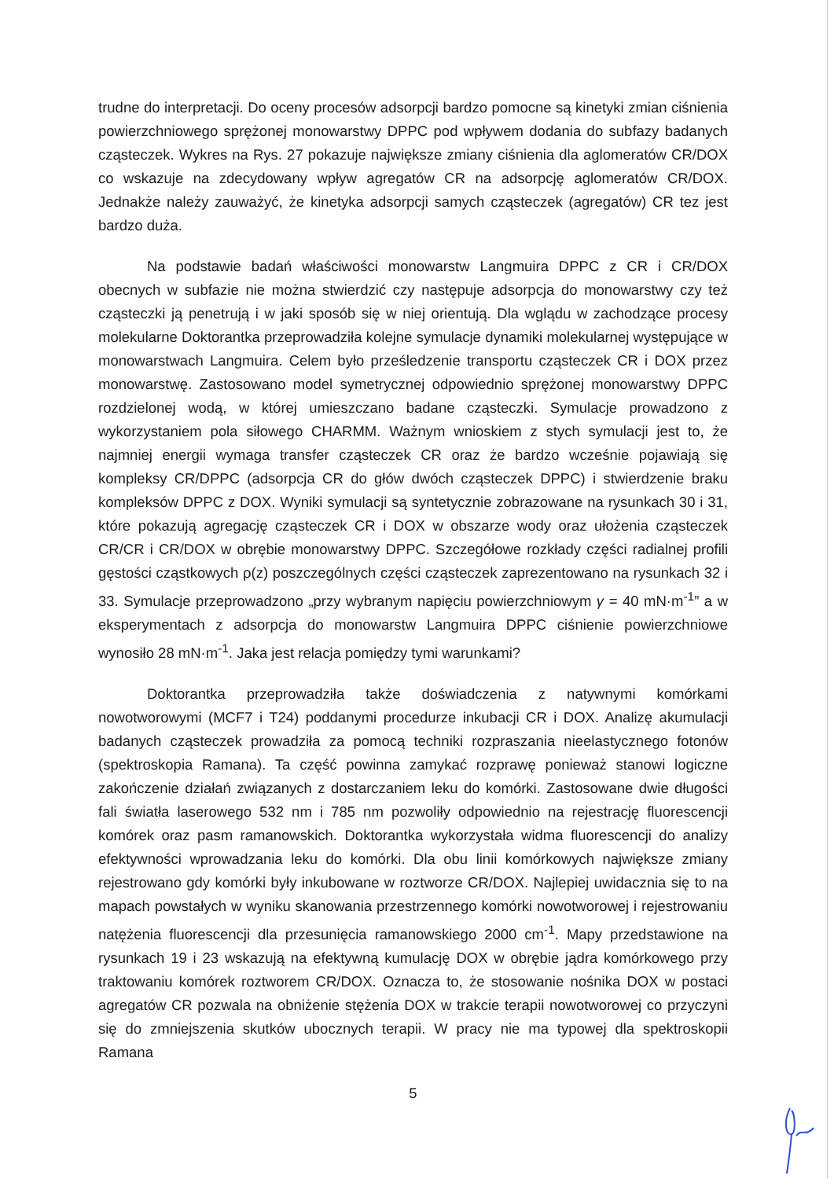trudne do interpretacji. Do oceny procesów adsorpcji bardzo pomocne są kinetyki zmian ciśnienia powierzchniowego sprężonej monowarstwy DPPC pod wpływem dodania do subfazy badanych cząsteczek. Wykres na Rys. 27 pokazuje największe zmiany ciśnienia dla aglomeratów CR/DOX co wskazuje na zdecydowany wpływ agregatów CR na adsorpcję aglomeratów CR/DOX. Jednakże należy zauważyć, że kinetyka adsorpcji samych cząsteczek (agregatów) CR tez jest bardzo duża.
Na podstawie badań właściwości monowarstw Langmuira DPPC z CR i CR/DOX obecnych w subfazie nie można stwierdzić czy następuje adsorpcja do monowarstwy czy też cząsteczki ją penetrują i w jaki sposób się w niej orientują. Dla wglądu w zachodzące procesy molekularne Doktorantka przeprowadziła kolejne symulacje dynamiki molekularnej występujące w monowarstwach Langmuira. Celem było prześledzenie transportu cząsteczek CR i DOX przez monowarstwę. Zastosowano model symetrycznej odpowiednio sprężonej monowarstwy DPPC rozdzielonej wodą, w której umieszczano badane cząsteczki. Symulacje prowadzono z wykorzystaniem pola siłowego CHARMM. Ważnym wnioskiem z stych symulacji jest to, że najmniej energii wymaga transfer cząsteczek CR oraz że bardzo wcześnie pojawiają się kompleksy CR/DPPC (adsorpcja CR do głów dwóch cząsteczek DPPC) i stwierdzenie braku kompleksów DPPC z DOX. Wyniki symulacji są syntetycznie zobrazowane na rysunkach 30 i 31, które pokazują agregację cząsteczek CR i DOX w obszarze wody oraz ułożenia cząsteczek CR/CR i CR/DOX w obrębie monowarstwy DPPC. Szczegółowe rozkłady części radialnej profili gęstości cząstkowych ρ(z) poszczególnych części cząsteczek zaprezentowano na rysunkach 32 i 33. Symulacje przeprowadzono „przy wybranym napięciu powierzchniowym γ = 40 mN·m<sup>-1</sup>” a w eksperymentach z adsorpcja do monowarstw Langmuira DPPC ciśnienie powierzchniowe wynosiło 28 mN·m<sup>-1</sup>. Jaka jest relacja pomiędzy tymi warunkami?
Doktorantka przeprowadziła także doświadczenia z natywnymi komórkami nowotworowymi (MCF7 i T24) poddanymi procedurze inkubacji CR i DOX. Analizę akumulacji badanych cząsteczek prowadziła za pomocą techniki rozpraszania nieelastycznego fotonów (spektroskopia Ramana). Ta część powinna zamykać rozprawę ponieważ stanowi logiczne zakończenie działań związanych z dostarczaniem leku do komórki. Zastosowane dwie długości fali światła laserowego 532 nm i 785 nm pozwoliły odpowiednio na rejestrację fluorescencji komórek oraz pasm ramanowskich. Doktorantka wykorzystała widma fluorescencji do analizy efektywności wprowadzania leku do komórki. Dla obu linii komórkowych największe zmiany rejestrowano gdy komórki były inkubowane w roztworze CR/DOX. Najlepiej uwidacznia się to na mapach powstałych w wyniku skanowania przestrzennego komórki nowotworowej i rejestrowaniu natężenia fluorescencji dla przesunięcia ramanowskiego 2000 cm<sup>-1</sup>. Mapy przedstawione na rysunkach 19 i 23 wskazują na efektywną kumulację DOX w obrębie jądra komórkowego przy traktowaniu komórek roztworem CR/DOX. Oznacza to, że stosowanie nośnika DOX w postaci agregatów CR pozwala na obniżenie stężenia DOX w trakcie terapii nowotworowej co przyczyni się do zmniejszenia skutków ubocznych terapii. W pracy nie ma typowej dla spektroskopii Ramana
5